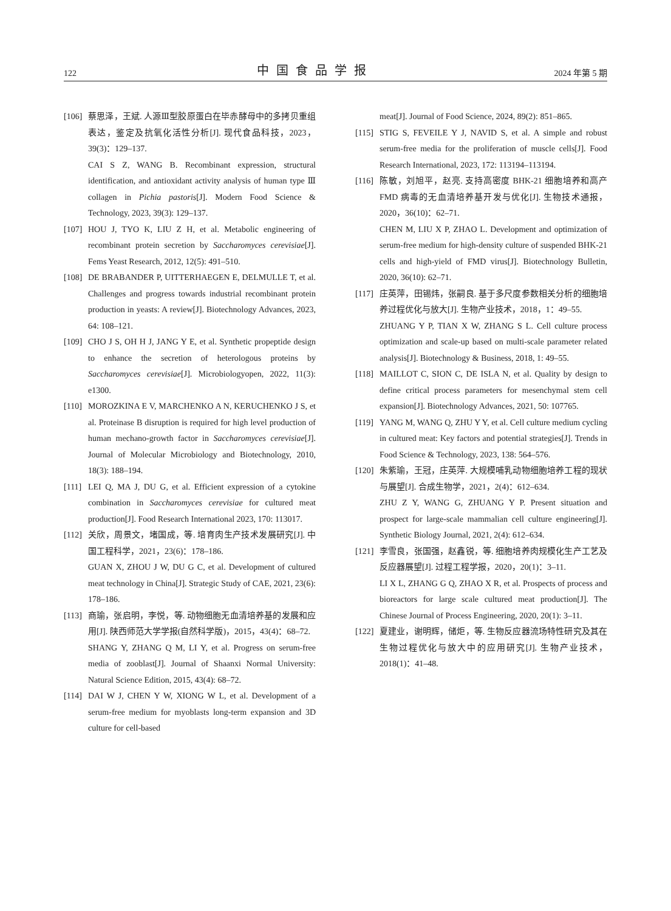122 中国食品学报 2024 年第 5 期
[106]
蔡思泽，王斌. 人源Ⅲ型胶原蛋白在毕赤酵母中的多拷贝重组表达，鉴定及抗氧化活性分析[J]. 现代食品科技，2023，39(3)：129–137.
CAI S Z, WANG B. Recombinant expression, structural identification, and antioxidant activity analysis of human type Ⅲ collagen in Pichia pastoris[J]. Modern Food Science & Technology, 2023, 39(3): 129–137.
[107]
HOU J, TYO K, LIU Z H, et al. Metabolic engineering of recombinant protein secretion by Saccharomyces cerevisiae[J]. Fems Yeast Research, 2012, 12(5): 491–510.
[108]
DE BRABANDER P, UITTERHAEGEN E, DELMULLE T, et al. Challenges and progress towards industrial recombinant protein production in yeasts: A review[J]. Biotechnology Advances, 2023, 64: 108–121.
[109]
CHO J S, OH H J, JANG Y E, et al. Synthetic propeptide design to enhance the secretion of heterologous proteins by Saccharomyces cerevisiae[J]. Microbiologyopen, 2022, 11(3): e1300.
[110]
MOROZKINA E V, MARCHENKO A N, KERUCHENKO J S, et al. Proteinase B disruption is required for high level production of human mechano-growth factor in Saccharomyces cerevisiae[J]. Journal of Molecular Microbiology and Biotechnology, 2010, 18(3): 188–194.
[111]
LEI Q, MA J, DU G, et al. Efficient expression of a cytokine combination in Saccharomyces cerevisiae for cultured meat production[J]. Food Research International 2023, 170: 113017.
[112]
关欣，周景文，堵国成，等. 培育肉生产技术发展研究[J]. 中国工程科学，2021，23(6)：178–186.
GUAN X, ZHOU J W, DU G C, et al. Development of cultured meat technology in China[J]. Strategic Study of CAE, 2021, 23(6): 178–186.
[113]
商瑜，张启明，李悦，等. 动物细胞无血清培养基的发展和应用[J]. 陕西师范大学学报(自然科学版)，2015，43(4)：68–72.
SHANG Y, ZHANG Q M, LI Y, et al. Progress on serum-free media of zooblast[J]. Journal of Shaanxi Normal University: Natural Science Edition, 2015, 43(4): 68–72.
[114]
DAI W J, CHEN Y W, XIONG W L, et al. Development of a serum-free medium for myoblasts long-term expansion and 3D culture for cell-based
meat[J]. Journal of Food Science, 2024, 89(2): 851–865.
[115]
STIG S, FEVEILE Y J, NAVID S, et al. A simple and robust serum-free media for the proliferation of muscle cells[J]. Food Research International, 2023, 172: 113194–113194.
[116]
陈敏，刘旭平，赵亮. 支持高密度 BHK-21 细胞培养和高产 FMD 病毒的无血清培养基开发与优化[J]. 生物技术通报，2020，36(10)：62–71.
CHEN M, LIU X P, ZHAO L. Development and optimization of serum-free medium for high-density culture of suspended BHK-21 cells and high-yield of FMD virus[J]. Biotechnology Bulletin, 2020, 36(10): 62–71.
[117]
庄英萍，田锡炜，张嗣良. 基于多尺度参数相关分析的细胞培养过程优化与放大[J]. 生物产业技术，2018，1：49–55.
ZHUANG Y P, TIAN X W, ZHANG S L. Cell culture process optimization and scale-up based on multi-scale parameter related analysis[J]. Biotechnology & Business, 2018, 1: 49–55.
[118]
MAILLOT C, SION C, DE ISLA N, et al. Quality by design to define critical process parameters for mesenchymal stem cell expansion[J]. Biotechnology Advances, 2021, 50: 107765.
[119]
YANG M, WANG Q, ZHU Y Y, et al. Cell culture medium cycling in cultured meat: Key factors and potential strategies[J]. Trends in Food Science & Technology, 2023, 138: 564–576.
[120]
朱紫瑜，王冠，庄英萍. 大规模哺乳动物细胞培养工程的现状与展望[J]. 合成生物学，2021，2(4)：612–634.
ZHU Z Y, WANG G, ZHUANG Y P. Present situation and prospect for large-scale mammalian cell culture engineering[J]. Synthetic Biology Journal, 2021, 2(4): 612–634.
[121]
李雪良，张国强，赵鑫锐，等. 细胞培养肉规模化生产工艺及反应器展望[J]. 过程工程学报，2020，20(1)：3–11.
LI X L, ZHANG G Q, ZHAO X R, et al. Prospects of process and bioreactors for large scale cultured meat production[J]. The Chinese Journal of Process Engineering, 2020, 20(1): 3–11.
[122]
夏建业，谢明辉，储炬，等. 生物反应器流场特性研究及其在生物过程优化与放大中的应用研究[J]. 生物产业技术，2018(1)：41–48.